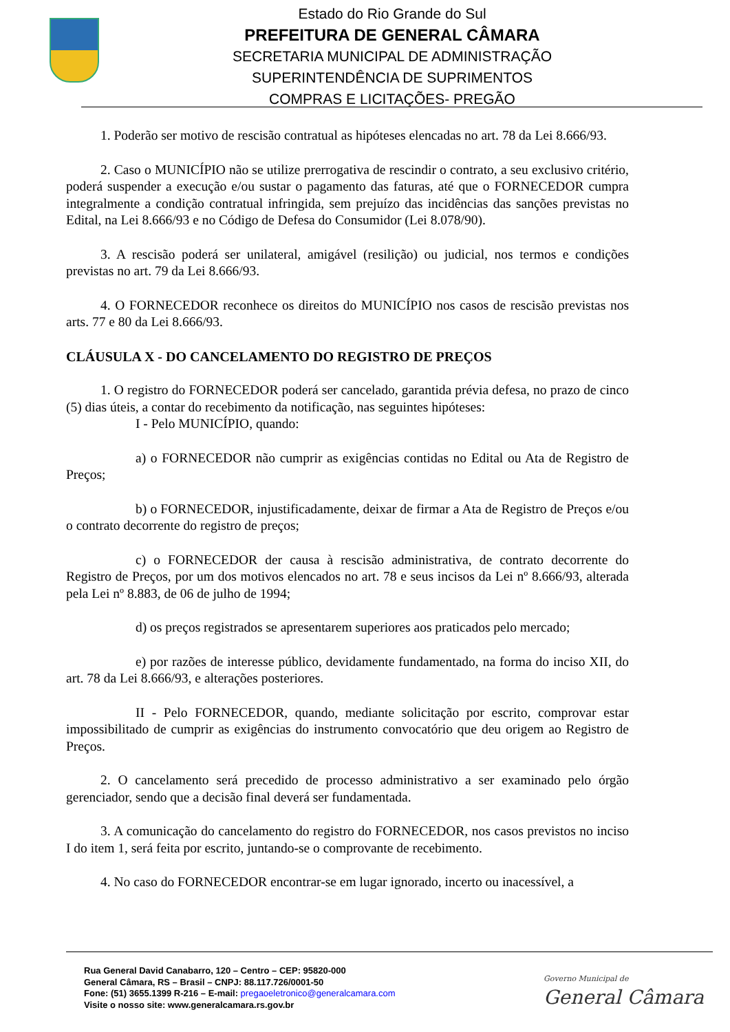Estado do Rio Grande do Sul
PREFEITURA DE GENERAL CÂMARA
SECRETARIA MUNICIPAL DE ADMINISTRAÇÃO
SUPERINTENDÊNCIA DE SUPRIMENTOS
COMPRAS E LICITAÇÕES- PREGÃO
1. Poderão ser motivo de rescisão contratual as hipóteses elencadas no art. 78 da Lei 8.666/93.
2. Caso o MUNICÍPIO não se utilize prerrogativa de rescindir o contrato, a seu exclusivo critério, poderá suspender a execução e/ou sustar o pagamento das faturas, até que o FORNECEDOR cumpra integralmente a condição contratual infringida, sem prejuízo das incidências das sanções previstas no Edital, na Lei 8.666/93 e no Código de Defesa do Consumidor (Lei 8.078/90).
3. A rescisão poderá ser unilateral, amigável (resilição) ou judicial, nos termos e condições previstas no art. 79 da Lei 8.666/93.
4. O FORNECEDOR reconhece os direitos do MUNICÍPIO nos casos de rescisão previstas nos arts. 77 e 80 da Lei 8.666/93.
CLÁUSULA X - DO CANCELAMENTO DO REGISTRO DE PREÇOS
1. O registro do FORNECEDOR poderá ser cancelado, garantida prévia defesa, no prazo de cinco (5) dias úteis, a contar do recebimento da notificação, nas seguintes hipóteses:
I - Pelo MUNICÍPIO, quando:
a) o FORNECEDOR não cumprir as exigências contidas no Edital ou Ata de Registro de Preços;
b) o FORNECEDOR, injustificadamente, deixar de firmar a Ata de Registro de Preços e/ou o contrato decorrente do registro de preços;
c) o FORNECEDOR der causa à rescisão administrativa, de contrato decorrente do Registro de Preços, por um dos motivos elencados no art. 78 e seus incisos da Lei nº 8.666/93, alterada pela Lei nº 8.883, de 06 de julho de 1994;
d) os preços registrados se apresentarem superiores aos praticados pelo mercado;
e) por razões de interesse público, devidamente fundamentado, na forma do inciso XII, do art. 78 da Lei 8.666/93, e alterações posteriores.
II - Pelo FORNECEDOR, quando, mediante solicitação por escrito, comprovar estar impossibilitado de cumprir as exigências do instrumento convocatório que deu origem ao Registro de Preços.
2. O cancelamento será precedido de processo administrativo a ser examinado pelo órgão gerenciador, sendo que a decisão final deverá ser fundamentada.
3. A comunicação do cancelamento do registro do FORNECEDOR, nos casos previstos no inciso I do item 1, será feita por escrito, juntando-se o comprovante de recebimento.
4. No caso do FORNECEDOR encontrar-se em lugar ignorado, incerto ou inacessível, a
Rua General David Canabarro, 120 – Centro – CEP: 95820-000
General Câmara, RS – Brasil – CNPJ: 88.117.726/0001-50
Fone: (51) 3655.1399 R-216 – E-mail: pregaoeletronico@generalcamara.com
Visite o nosso site: www.generalcamara.rs.gov.br
Governo Municipal de
General Câmara